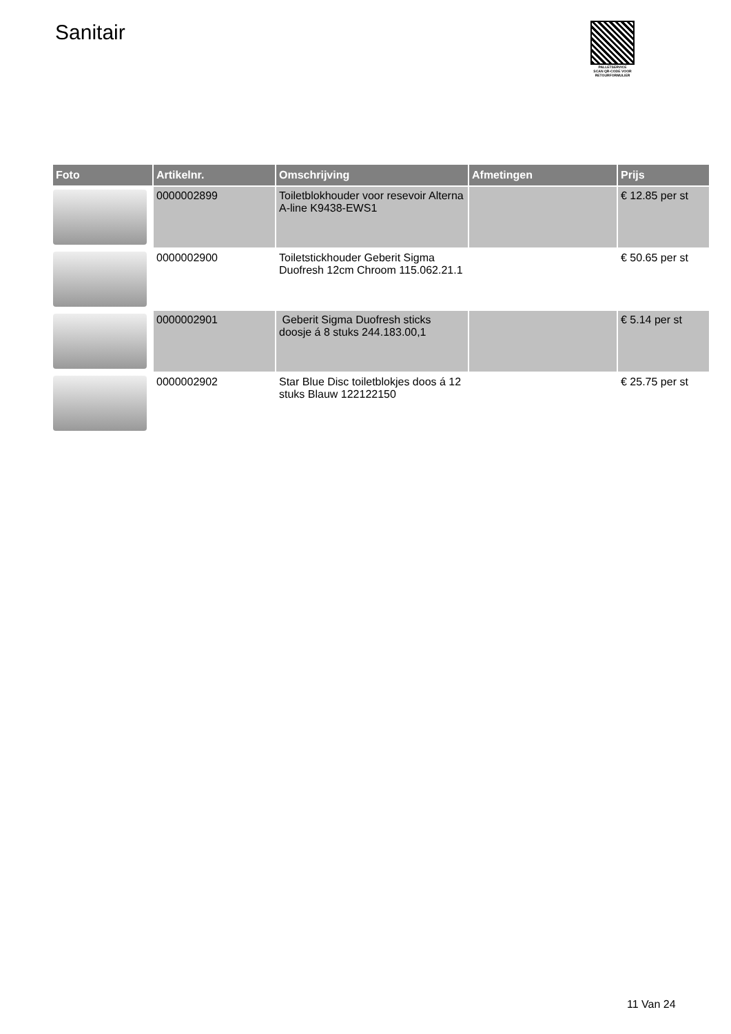Sanitair
PALLETSERVICE
SCAN QR-CODE VOOR
RETOURFORMULIER
| Foto | Artikelnr. | Omschrijving | Afmetingen | Prijs |
| --- | --- | --- | --- | --- |
| | 0000002899 | Toiletblokhouder voor resevoir Alterna A-line K9438-EWS1 | | € 12.85 per st |
| | 0000002900 | Toiletstickhouder Geberit Sigma Duofresh 12cm Chroom 115.062.21.1 | | € 50.65 per st |
| | 0000002901 | Geberit Sigma Duofresh sticks doosje á 8 stuks 244.183.00,1 | | € 5.14 per st |
| | 0000002902 | Star Blue Disc toiletblokjes doos á 12 stuks Blauw 122122150 | | € 25.75 per st |
11 Van 24